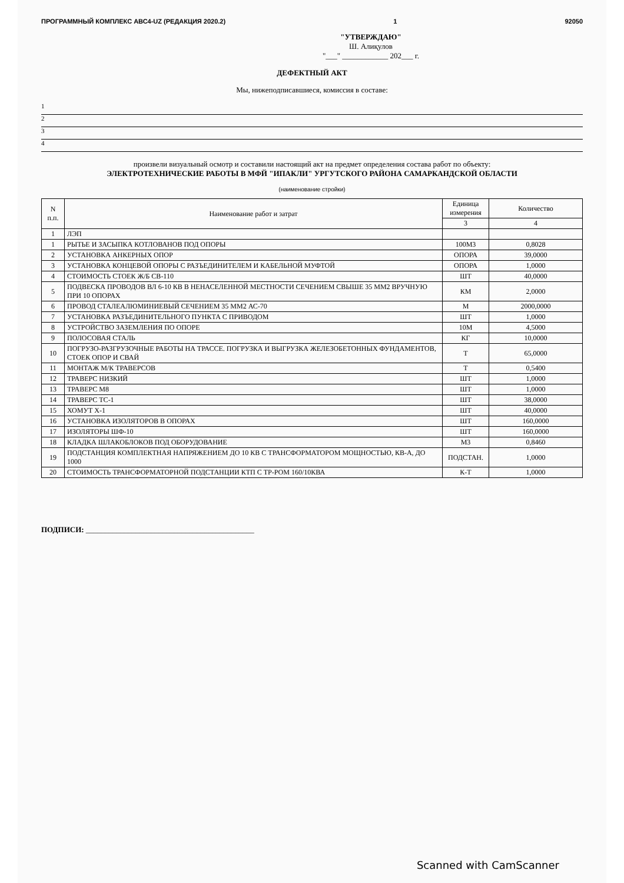ПРОГРАММНЫЙ КОМПЛЕКС АВС4-UZ (РЕДАКЦИЯ 2020.2) 1 92050
"УТВЕРЖДАЮ"
Ш. Алиқулов
"___" ____________ 202___ г.
ДЕФЕКТНЫЙ АКТ
Мы, нижеподписавшиеся, комиссия в составе:
1
2
3
4
произвели визуальный осмотр и составили настоящий акт на предмет определения состава работ по объекту:
ЭЛЕКТРОТЕХНИЧЕСКИЕ РАБОТЫ В МФЙ "ИПАКЛИ" УРГУТСКОГО РАЙОНА САМАРКАНДСКОЙ ОБЛАСТИ
(наименование стройки)
| N п.п. | Наименование работ и затрат | Единица измерения | Количество |
| --- | --- | --- | --- |
| | | 3 | 4 |
| 1 | ЛЭП | | |
| 1 | РЫТЬЕ И ЗАСЫПКА КОТЛОВАНОВ ПОД ОПОРЫ | 100М3 | 0,8028 |
| 2 | УСТАНОВКА АНКЕРНЫХ ОПОР | ОПОРА | 39,0000 |
| 3 | УСТАНОВКА КОНЦЕВОЙ ОПОРЫ С РАЗЪЕДИНИТЕЛЕМ И КАБЕЛЬНОЙ МУФТОЙ | ОПОРА | 1,0000 |
| 4 | СТОИМОСТЬ СТОЕК Ж/Б СВ-110 | ШТ | 40,0000 |
| 5 | ПОДВЕСКА ПРОВОДОВ ВЛ 6-10 КВ В НЕНАСЕЛЕННОЙ МЕСТНОСТИ СЕЧЕНИЕМ СВЫШЕ 35 ММ2 ВРУЧНУЮ ПРИ 10 ОПОРАХ | КМ | 2,0000 |
| 6 | ПРОВОД СТАЛЕАЛЮМИНИЕВЫЙ СЕЧЕНИЕМ 35 ММ2 АС-70 | М | 2000,0000 |
| 7 | УСТАНОВКА РАЗЪЕДИНИТЕЛЬНОГО ПУНКТА С ПРИВОДОМ | ШТ | 1,0000 |
| 8 | УСТРОЙСТВО ЗАЗЕМЛЕНИЯ ПО ОПОРЕ | 10М | 4,5000 |
| 9 | ПОЛОСОВАЯ СТАЛЬ | КГ | 10,0000 |
| 10 | ПОГРУЗО-РАЗГРУЗОЧНЫЕ РАБОТЫ НА ТРАССЕ. ПОГРУЗКА И ВЫГРУЗКА ЖЕЛЕЗОБЕТОННЫХ ФУНДАМЕНТОВ, СТОЕК ОПОР И СВАЙ | Т | 65,0000 |
| 11 | МОНТАЖ М/К ТРАВЕРСОВ | Т | 0,5400 |
| 12 | ТРАВЕРС НИЗКИЙ | ШТ | 1,0000 |
| 13 | ТРАВЕРС М8 | ШТ | 1,0000 |
| 14 | ТРАВЕРС ТС-1 | ШТ | 38,0000 |
| 15 | ХОМУТ Х-1 | ШТ | 40,0000 |
| 16 | УСТАНОВКА ИЗОЛЯТОРОВ В ОПОРАХ | ШТ | 160,0000 |
| 17 | ИЗОЛЯТОРЫ ШФ-10 | ШТ | 160,0000 |
| 18 | КЛАДКА ШЛАКОБЛОКОВ ПОД ОБОРУДОВАНИЕ | М3 | 0,8460 |
| 19 | ПОДСТАНЦИЯ КОМПЛЕКТНАЯ НАПРЯЖЕНИЕМ ДО 10 КВ С ТРАНСФОРМАТОРОМ МОЩНОСТЬЮ, КВ-А, ДО 1000 | ПОДСТАН. | 1,0000 |
| 20 | СТОИМОСТЬ ТРАНСФОРМАТОРНОЙ ПОДСТАНЦИИ КТП С ТР-РОМ 160/10КВА | К-Т | 1,0000 |
ПОДПИСИ: ____________________________________________
Scanned with CamScanner